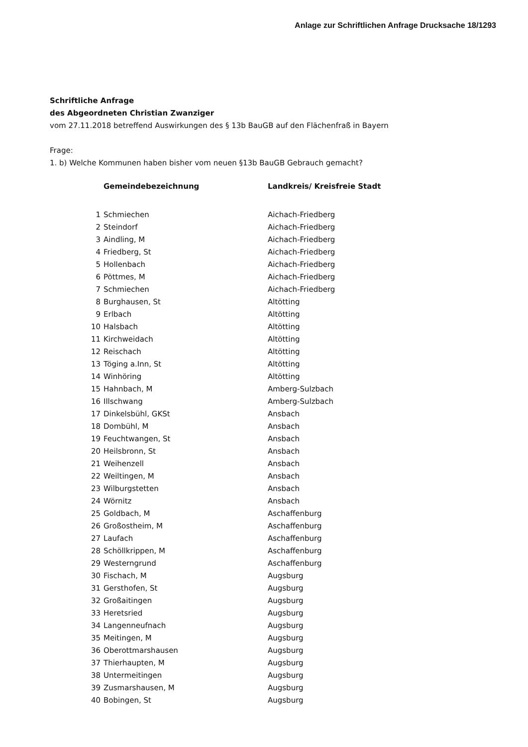Anlage zur Schriftlichen Anfrage Drucksache 18/1293
Schriftliche Anfrage
des Abgeordneten Christian Zwanziger
vom 27.11.2018 betreffend Auswirkungen des § 13b BauGB auf den Flächenfraß in Bayern
Frage:
1. b) Welche Kommunen haben bisher vom neuen §13b BauGB Gebrauch gemacht?
| | Gemeindebezeichnung | Landkreis/ Kreisfreie Stadt |
| --- | --- | --- |
| 1 | Schmiechen | Aichach-Friedberg |
| 2 | Steindorf | Aichach-Friedberg |
| 3 | Aindling, M | Aichach-Friedberg |
| 4 | Friedberg, St | Aichach-Friedberg |
| 5 | Hollenbach | Aichach-Friedberg |
| 6 | Pöttmes, M | Aichach-Friedberg |
| 7 | Schmiechen | Aichach-Friedberg |
| 8 | Burghausen, St | Altötting |
| 9 | Erlbach | Altötting |
| 10 | Halsbach | Altötting |
| 11 | Kirchweidach | Altötting |
| 12 | Reischach | Altötting |
| 13 | Töging a.Inn, St | Altötting |
| 14 | Winhöring | Altötting |
| 15 | Hahnbach, M | Amberg-Sulzbach |
| 16 | Illschwang | Amberg-Sulzbach |
| 17 | Dinkelsbühl, GKSt | Ansbach |
| 18 | Dombühl, M | Ansbach |
| 19 | Feuchtwangen, St | Ansbach |
| 20 | Heilsbronn, St | Ansbach |
| 21 | Weihenzell | Ansbach |
| 22 | Weiltingen, M | Ansbach |
| 23 | Wilburgstetten | Ansbach |
| 24 | Wörnitz | Ansbach |
| 25 | Goldbach, M | Aschaffenburg |
| 26 | Großostheim, M | Aschaffenburg |
| 27 | Laufach | Aschaffenburg |
| 28 | Schöllkrippen, M | Aschaffenburg |
| 29 | Westerngrund | Aschaffenburg |
| 30 | Fischach, M | Augsburg |
| 31 | Gersthofen, St | Augsburg |
| 32 | Großaitingen | Augsburg |
| 33 | Heretsried | Augsburg |
| 34 | Langenneufnach | Augsburg |
| 35 | Meitingen, M | Augsburg |
| 36 | Oberottmarshausen | Augsburg |
| 37 | Thierhaupten, M | Augsburg |
| 38 | Untermeitingen | Augsburg |
| 39 | Zusmarshausen, M | Augsburg |
| 40 | Bobingen, St | Augsburg |